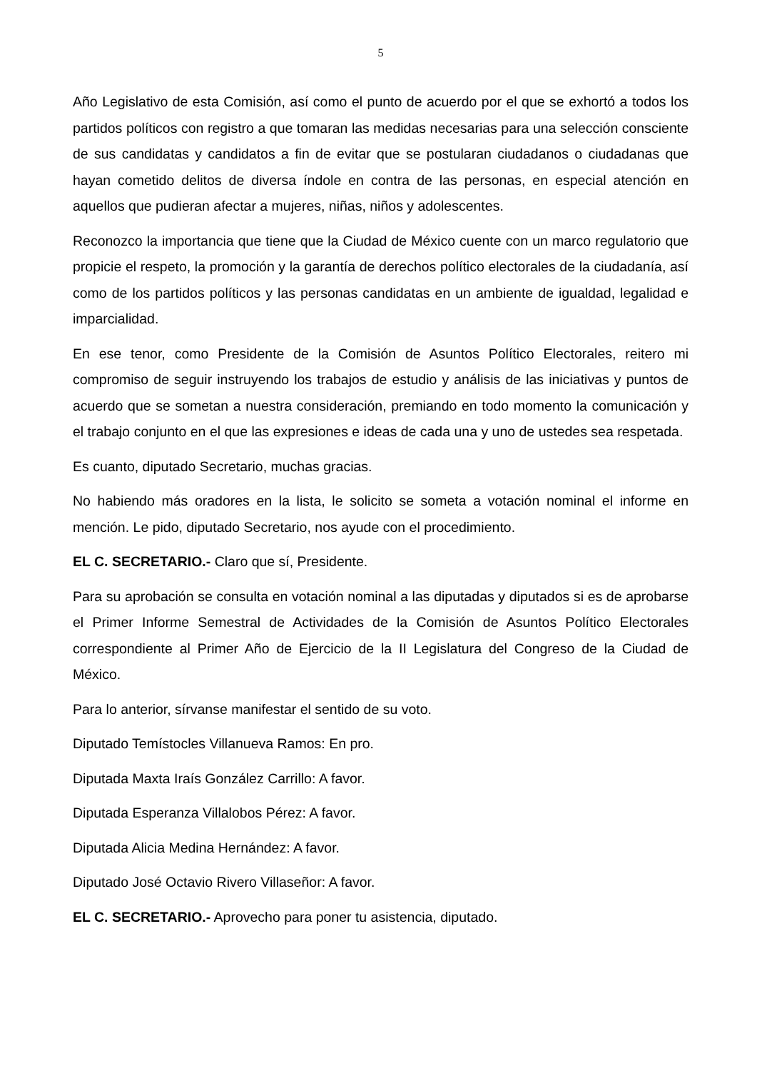5
Año Legislativo de esta Comisión, así como el punto de acuerdo por el que se exhortó a todos los partidos políticos con registro a que tomaran las medidas necesarias para una selección consciente de sus candidatas y candidatos a fin de evitar que se postularan ciudadanos o ciudadanas que hayan cometido delitos de diversa índole en contra de las personas, en especial atención en aquellos que pudieran afectar a mujeres, niñas, niños y adolescentes.
Reconozco la importancia que tiene que la Ciudad de México cuente con un marco regulatorio que propicie el respeto, la promoción y la garantía de derechos político electorales de la ciudadanía, así como de los partidos políticos y las personas candidatas en un ambiente de igualdad, legalidad e imparcialidad.
En ese tenor, como Presidente de la Comisión de Asuntos Político Electorales, reitero mi compromiso de seguir instruyendo los trabajos de estudio y análisis de las iniciativas y puntos de acuerdo que se sometan a nuestra consideración, premiando en todo momento la comunicación y el trabajo conjunto en el que las expresiones e ideas de cada una y uno de ustedes sea respetada.
Es cuanto, diputado Secretario, muchas gracias.
No habiendo más oradores en la lista, le solicito se someta a votación nominal el informe en mención. Le pido, diputado Secretario, nos ayude con el procedimiento.
EL C. SECRETARIO.- Claro que sí, Presidente.
Para su aprobación se consulta en votación nominal a las diputadas y diputados si es de aprobarse el Primer Informe Semestral de Actividades de la Comisión de Asuntos Político Electorales correspondiente al Primer Año de Ejercicio de la II Legislatura del Congreso de la Ciudad de México.
Para lo anterior, sírvanse manifestar el sentido de su voto.
Diputado Temístocles Villanueva Ramos: En pro.
Diputada Maxta Iraís González Carrillo: A favor.
Diputada Esperanza Villalobos Pérez: A favor.
Diputada Alicia Medina Hernández: A favor.
Diputado José Octavio Rivero Villaseñor: A favor.
EL C. SECRETARIO.- Aprovecho para poner tu asistencia, diputado.